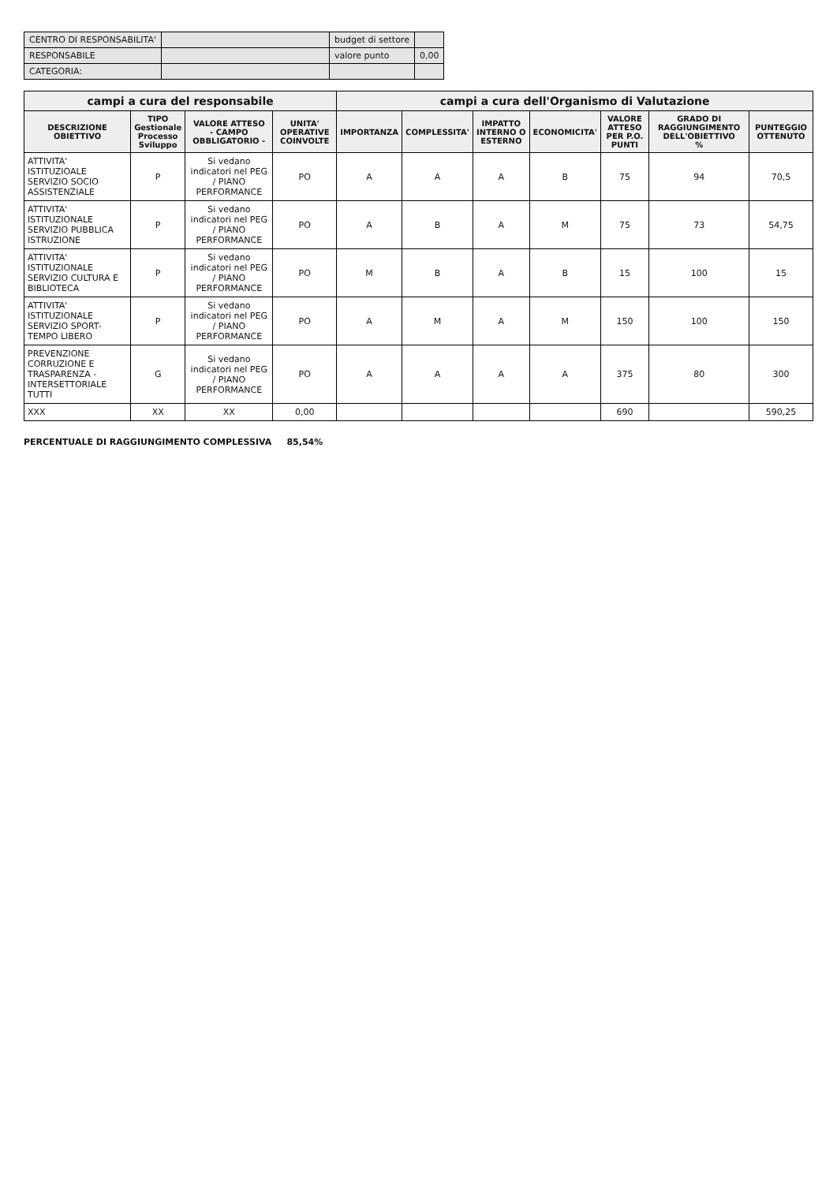| CENTRO DI RESPONSABILITA' | | budget di settore | |
| RESPONSABILE | | valore punto | 0,00 |
| CATEGORIA: | | | |
| campi a cura del responsabile | | | | campi a cura dell'Organismo di Valutazione | | | | | | |
| --- | --- | --- | --- | --- | --- | --- | --- | --- | --- | --- |
| DESCRIZIONE OBIETTIVO | TIPO Gestionale Processo Sviluppo | VALORE ATTESO - CAMPO OBBLIGATORIO - | UNITA' OPERATIVE COINVOLTE | IMPORTANZA | COMPLESSITA' | IMPATTO INTERNO O ESTERNO | ECONOMICITA' | VALORE ATTESO PER P.O. PUNTI | GRADO DI RAGGIUNGIMENTO DELL'OBIETTIVO % | PUNTEGGIO OTTENUTO |
| ATTIVITA' ISTITUZIOALE SERVIZIO SOCIO ASSISTENZIALE | P | Si vedano indicatori nel PEG / PIANO PERFORMANCE | PO | A | A | A | B | 75 | 94 | 70,5 |
| ATTIVITA' ISTITUZIONALE SERVIZIO PUBBLICA ISTRUZIONE | P | Si vedano indicatori nel PEG / PIANO PERFORMANCE | PO | A | B | A | M | 75 | 73 | 54,75 |
| ATTIVITA' ISTITUZIONALE SERVIZIO CULTURA E BIBLIOTECA | P | Si vedano indicatori nel PEG / PIANO PERFORMANCE | PO | M | B | A | B | 15 | 100 | 15 |
| ATTIVITA' ISTITUZIONALE SERVIZIO SPORT-TEMPO LIBERO | P | Si vedano indicatori nel PEG / PIANO PERFORMANCE | PO | A | M | A | M | 150 | 100 | 150 |
| PREVENZIONE CORRUZIONE E TRASPARENZA - INTERSETTORIALE TUTTI | G | Si vedano indicatori nel PEG / PIANO PERFORMANCE | PO | A | A | A | A | 375 | 80 | 300 |
| XXX | XX | XX | 0,00 | | | | | 690 | | 590,25 |
PERCENTUALE DI RAGGIUNGIMENTO COMPLESSIVA 85,54%